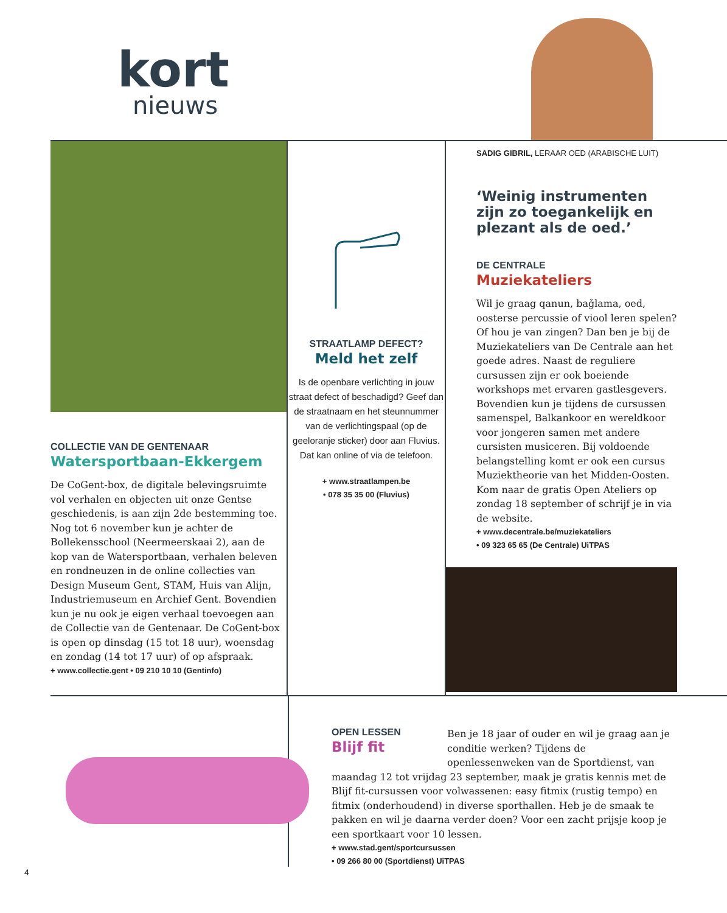kort
nieuws
COLLECTIE VAN DE GENTENAAR
Watersportbaan-Ekkergem
De CoGent-box, de digitale belevingsruimte vol verhalen en objecten uit onze Gentse geschiedenis, is aan zijn 2de bestemming toe. Nog tot 6 november kun je achter de Bollekensschool (Neermeerskaai 2), aan de kop van de Watersportbaan, verhalen beleven en rondneuzen in de online collecties van Design Museum Gent, STAM, Huis van Alijn, Industriemuseum en Archief Gent. Bovendien kun je nu ook je eigen verhaal toevoegen aan de Collectie van de Gentenaar. De CoGent-box is open op dinsdag (15 tot 18 uur), woensdag en zondag (14 tot 17 uur) of op afspraak.
+ www.collectie.gent • 09 210 10 10 (Gentinfo)
STRAATLAMP DEFECT?
Meld het zelf
Is de openbare verlichting in jouw straat defect of beschadigd? Geef dan de straatnaam en het steunnummer van de verlichtingspaal (op de geeloranje sticker) door aan Fluvius. Dat kan online of via de telefoon.
+ www.straatlampen.be
• 078 35 35 00 (Fluvius)
SADIG GIBRIL, LERAAR OED (ARABISCHE LUIT)
‘Weinig instrumenten zijn zo toegankelijk en plezant als de oed.’
DE CENTRALE
Muziekateliers
Wil je graag qanun, bağlama, oed, oosterse percussie of viool leren spelen? Of hou je van zingen? Dan ben je bij de Muziekateliers van De Centrale aan het goede adres. Naast de reguliere cursussen zijn er ook boeiende workshops met ervaren gastlesgevers. Bovendien kun je tijdens de cursussen samenspel, Balkankoor en wereldkoor voor jongeren samen met andere cursisten musiceren. Bij voldoende belangstelling komt er ook een cursus Muziektheorie van het Midden-Oosten. Kom naar de gratis Open Ateliers op zondag 18 september of schrijf je in via de website.
+ www.decentrale.be/muziekateliers
• 09 323 65 65 (De Centrale) UiTPAS
OPEN LESSEN
Blijf fit
Ben je 18 jaar of ouder en wil je graag aan je conditie werken? Tijdens de openlessenweken van de Sportdienst, van maandag 12 tot vrijdag 23 september, maak je gratis kennis met de Blijf fit-cursussen voor volwassenen: easy fitmix (rustig tempo) en fitmix (onderhoudend) in diverse sporthallen. Heb je de smaak te pakken en wil je daarna verder doen? Voor een zacht prijsje koop je een sportkaart voor 10 lessen.
+ www.stad.gent/sportcursussen
• 09 266 80 00 (Sportdienst) UiTPAS
4